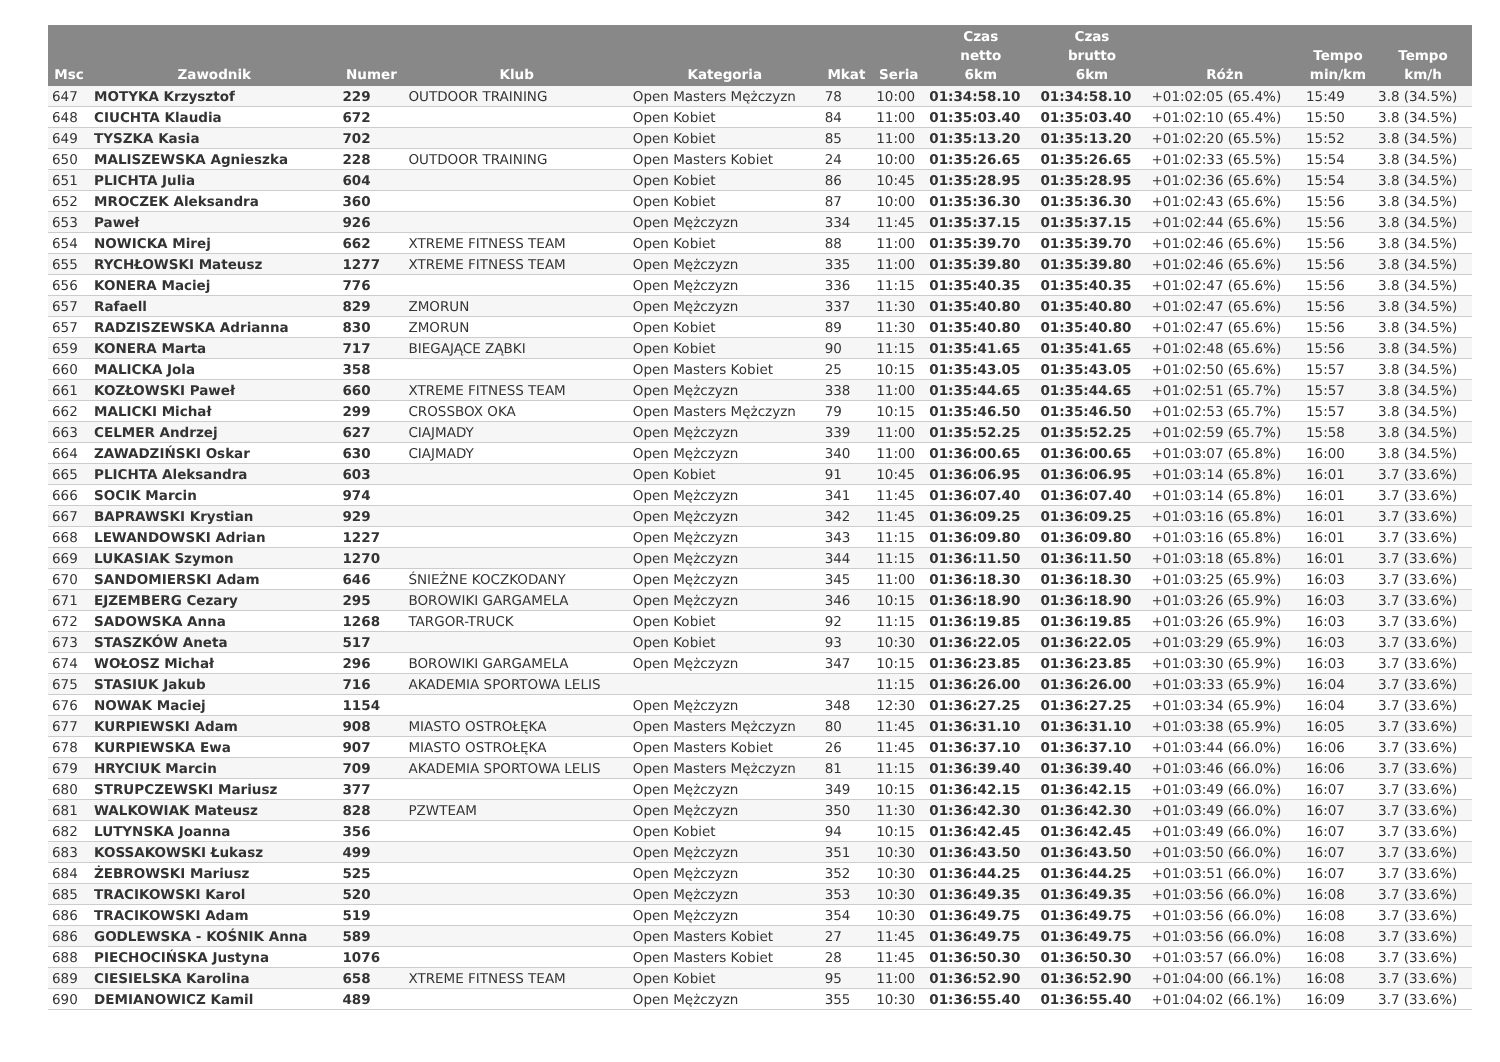| Msc | Zawodnik | Numer | Klub | Kategoria | Mkat | Seria | Czas netto 6km | Czas brutto 6km | Różn | Tempo min/km | Tempo km/h |
| --- | --- | --- | --- | --- | --- | --- | --- | --- | --- | --- | --- |
| 647 | MOTYKA Krzysztof | 229 | OUTDOOR TRAINING | Open Masters Mężczyzn | 78 | 10:00 | 01:34:58.10 | 01:34:58.10 | +01:02:05 (65.4%) | 15:49 | 3.8 (34.5%) |
| 648 | CIUCHTA Klaudia | 672 | | Open Kobiet | 84 | 11:00 | 01:35:03.40 | 01:35:03.40 | +01:02:10 (65.4%) | 15:50 | 3.8 (34.5%) |
| 649 | TYSZKA Kasia | 702 | | Open Kobiet | 85 | 11:00 | 01:35:13.20 | 01:35:13.20 | +01:02:20 (65.5%) | 15:52 | 3.8 (34.5%) |
| 650 | MALISZEWSKA Agnieszka | 228 | OUTDOOR TRAINING | Open Masters Kobiet | 24 | 10:00 | 01:35:26.65 | 01:35:26.65 | +01:02:33 (65.5%) | 15:54 | 3.8 (34.5%) |
| 651 | PLICHTA Julia | 604 | | Open Kobiet | 86 | 10:45 | 01:35:28.95 | 01:35:28.95 | +01:02:36 (65.6%) | 15:54 | 3.8 (34.5%) |
| 652 | MROCZEK Aleksandra | 360 | | Open Kobiet | 87 | 10:00 | 01:35:36.30 | 01:35:36.30 | +01:02:43 (65.6%) | 15:56 | 3.8 (34.5%) |
| 653 | Paweł | 926 | | Open Mężczyzn | 334 | 11:45 | 01:35:37.15 | 01:35:37.15 | +01:02:44 (65.6%) | 15:56 | 3.8 (34.5%) |
| 654 | NOWICKA Mirej | 662 | XTREME FITNESS TEAM | Open Kobiet | 88 | 11:00 | 01:35:39.70 | 01:35:39.70 | +01:02:46 (65.6%) | 15:56 | 3.8 (34.5%) |
| 655 | RYCHŁOWSKI Mateusz | 1277 | XTREME FITNESS TEAM | Open Mężczyzn | 335 | 11:00 | 01:35:39.80 | 01:35:39.80 | +01:02:46 (65.6%) | 15:56 | 3.8 (34.5%) |
| 656 | KONERA Maciej | 776 | | Open Mężczyzn | 336 | 11:15 | 01:35:40.35 | 01:35:40.35 | +01:02:47 (65.6%) | 15:56 | 3.8 (34.5%) |
| 657 | Rafaell | 829 | ZMORUN | Open Mężczyzn | 337 | 11:30 | 01:35:40.80 | 01:35:40.80 | +01:02:47 (65.6%) | 15:56 | 3.8 (34.5%) |
| 657 | RADZISZEWSKA Adrianna | 830 | ZMORUN | Open Kobiet | 89 | 11:30 | 01:35:40.80 | 01:35:40.80 | +01:02:47 (65.6%) | 15:56 | 3.8 (34.5%) |
| 659 | KONERA Marta | 717 | BIEGAJĄCE ZĄBKI | Open Kobiet | 90 | 11:15 | 01:35:41.65 | 01:35:41.65 | +01:02:48 (65.6%) | 15:56 | 3.8 (34.5%) |
| 660 | MALICKA Jola | 358 | | Open Masters Kobiet | 25 | 10:15 | 01:35:43.05 | 01:35:43.05 | +01:02:50 (65.6%) | 15:57 | 3.8 (34.5%) |
| 661 | KOZŁOWSKI Paweł | 660 | XTREME FITNESS TEAM | Open Mężczyzn | 338 | 11:00 | 01:35:44.65 | 01:35:44.65 | +01:02:51 (65.7%) | 15:57 | 3.8 (34.5%) |
| 662 | MALICKI Michał | 299 | CROSSBOX OKA | Open Masters Mężczyzn | 79 | 10:15 | 01:35:46.50 | 01:35:46.50 | +01:02:53 (65.7%) | 15:57 | 3.8 (34.5%) |
| 663 | CELMER Andrzej | 627 | CIAJMADY | Open Mężczyzn | 339 | 11:00 | 01:35:52.25 | 01:35:52.25 | +01:02:59 (65.7%) | 15:58 | 3.8 (34.5%) |
| 664 | ZAWADZIŃSKI Oskar | 630 | CIAJMADY | Open Mężczyzn | 340 | 11:00 | 01:36:00.65 | 01:36:00.65 | +01:03:07 (65.8%) | 16:00 | 3.8 (34.5%) |
| 665 | PLICHTA Aleksandra | 603 | | Open Kobiet | 91 | 10:45 | 01:36:06.95 | 01:36:06.95 | +01:03:14 (65.8%) | 16:01 | 3.7 (33.6%) |
| 666 | SOCIK Marcin | 974 | | Open Mężczyzn | 341 | 11:45 | 01:36:07.40 | 01:36:07.40 | +01:03:14 (65.8%) | 16:01 | 3.7 (33.6%) |
| 667 | BAPRAWSKI Krystian | 929 | | Open Mężczyzn | 342 | 11:45 | 01:36:09.25 | 01:36:09.25 | +01:03:16 (65.8%) | 16:01 | 3.7 (33.6%) |
| 668 | LEWANDOWSKI Adrian | 1227 | | Open Mężczyzn | 343 | 11:15 | 01:36:09.80 | 01:36:09.80 | +01:03:16 (65.8%) | 16:01 | 3.7 (33.6%) |
| 669 | LUKASIAK Szymon | 1270 | | Open Mężczyzn | 344 | 11:15 | 01:36:11.50 | 01:36:11.50 | +01:03:18 (65.8%) | 16:01 | 3.7 (33.6%) |
| 670 | SANDOMIERSKI Adam | 646 | ŚNIEŻNE KOCZKODANY | Open Mężczyzn | 345 | 11:00 | 01:36:18.30 | 01:36:18.30 | +01:03:25 (65.9%) | 16:03 | 3.7 (33.6%) |
| 671 | EJZEMBERG Cezary | 295 | BOROWIKI GARGAMELA | Open Mężczyzn | 346 | 10:15 | 01:36:18.90 | 01:36:18.90 | +01:03:26 (65.9%) | 16:03 | 3.7 (33.6%) |
| 672 | SADOWSKA Anna | 1268 | TARGOR-TRUCK | Open Kobiet | 92 | 11:15 | 01:36:19.85 | 01:36:19.85 | +01:03:26 (65.9%) | 16:03 | 3.7 (33.6%) |
| 673 | STASZKÓW Aneta | 517 | | Open Kobiet | 93 | 10:30 | 01:36:22.05 | 01:36:22.05 | +01:03:29 (65.9%) | 16:03 | 3.7 (33.6%) |
| 674 | WOŁOSZ Michał | 296 | BOROWIKI GARGAMELA | Open Mężczyzn | 347 | 10:15 | 01:36:23.85 | 01:36:23.85 | +01:03:30 (65.9%) | 16:03 | 3.7 (33.6%) |
| 675 | STASIUK Jakub | 716 | AKADEMIA SPORTOWA LELIS | | | 11:15 | 01:36:26.00 | 01:36:26.00 | +01:03:33 (65.9%) | 16:04 | 3.7 (33.6%) |
| 676 | NOWAK Maciej | 1154 | | Open Mężczyzn | 348 | 12:30 | 01:36:27.25 | 01:36:27.25 | +01:03:34 (65.9%) | 16:04 | 3.7 (33.6%) |
| 677 | KURPIEWSKI Adam | 908 | MIASTO OSTROŁĘKA | Open Masters Mężczyzn | 80 | 11:45 | 01:36:31.10 | 01:36:31.10 | +01:03:38 (65.9%) | 16:05 | 3.7 (33.6%) |
| 678 | KURPIEWSKA Ewa | 907 | MIASTO OSTROŁĘKA | Open Masters Kobiet | 26 | 11:45 | 01:36:37.10 | 01:36:37.10 | +01:03:44 (66.0%) | 16:06 | 3.7 (33.6%) |
| 679 | HRYCIUK Marcin | 709 | AKADEMIA SPORTOWA LELIS | Open Masters Mężczyzn | 81 | 11:15 | 01:36:39.40 | 01:36:39.40 | +01:03:46 (66.0%) | 16:06 | 3.7 (33.6%) |
| 680 | STRUPCZEWSKI Mariusz | 377 | | Open Mężczyzn | 349 | 10:15 | 01:36:42.15 | 01:36:42.15 | +01:03:49 (66.0%) | 16:07 | 3.7 (33.6%) |
| 681 | WALKOWIAK Mateusz | 828 | PZWTEAM | Open Mężczyzn | 350 | 11:30 | 01:36:42.30 | 01:36:42.30 | +01:03:49 (66.0%) | 16:07 | 3.7 (33.6%) |
| 682 | LUTYNSKA Joanna | 356 | | Open Kobiet | 94 | 10:15 | 01:36:42.45 | 01:36:42.45 | +01:03:49 (66.0%) | 16:07 | 3.7 (33.6%) |
| 683 | KOSSAKOWSKI Łukasz | 499 | | Open Mężczyzn | 351 | 10:30 | 01:36:43.50 | 01:36:43.50 | +01:03:50 (66.0%) | 16:07 | 3.7 (33.6%) |
| 684 | ŻEBROWSKI Mariusz | 525 | | Open Mężczyzn | 352 | 10:30 | 01:36:44.25 | 01:36:44.25 | +01:03:51 (66.0%) | 16:07 | 3.7 (33.6%) |
| 685 | TRACIKOWSKI Karol | 520 | | Open Mężczyzn | 353 | 10:30 | 01:36:49.35 | 01:36:49.35 | +01:03:56 (66.0%) | 16:08 | 3.7 (33.6%) |
| 686 | TRACIKOWSKI Adam | 519 | | Open Mężczyzn | 354 | 10:30 | 01:36:49.75 | 01:36:49.75 | +01:03:56 (66.0%) | 16:08 | 3.7 (33.6%) |
| 686 | GODLEWSKA - KOŚNIK Anna | 589 | | Open Masters Kobiet | 27 | 11:45 | 01:36:49.75 | 01:36:49.75 | +01:03:56 (66.0%) | 16:08 | 3.7 (33.6%) |
| 688 | PIECHOCIŃSKA Justyna | 1076 | | Open Masters Kobiet | 28 | 11:45 | 01:36:50.30 | 01:36:50.30 | +01:03:57 (66.0%) | 16:08 | 3.7 (33.6%) |
| 689 | CIESIELSKA Karolina | 658 | XTREME FITNESS TEAM | Open Kobiet | 95 | 11:00 | 01:36:52.90 | 01:36:52.90 | +01:04:00 (66.1%) | 16:08 | 3.7 (33.6%) |
| 690 | DEMIANOWICZ Kamil | 489 | | Open Mężczyzn | 355 | 10:30 | 01:36:55.40 | 01:36:55.40 | +01:04:02 (66.1%) | 16:09 | 3.7 (33.6%) |